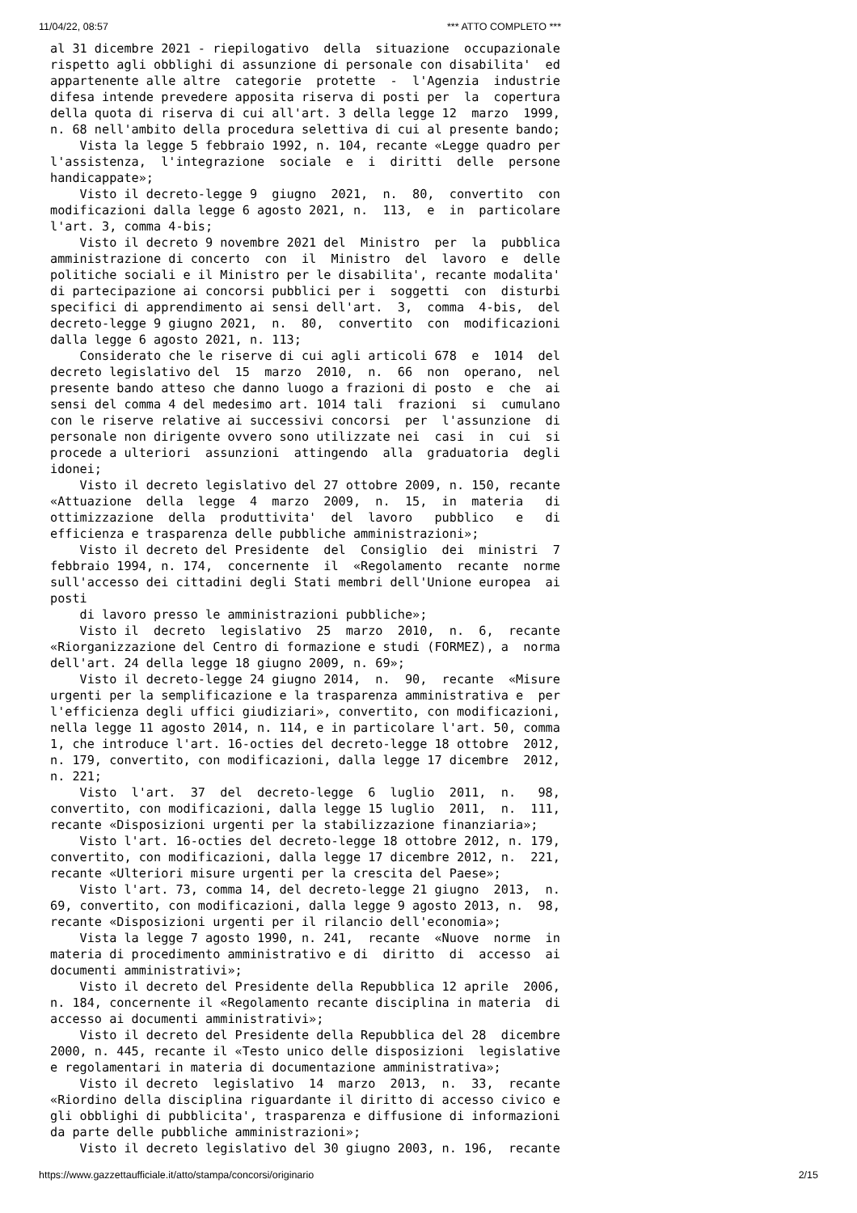11/04/22, 08:57 *** ATTO COMPLETO ***
al 31 dicembre 2021 - riepilogativo  della  situazione  occupazionale
rispetto agli obblighi di assunzione di personale con disabilita'  ed
appartenente alle altre  categorie  protette  -  l'Agenzia  industrie
difesa intende prevedere apposita riserva di posti per  la  copertura
della quota di riserva di cui all'art. 3 della legge 12  marzo  1999,
n. 68 nell'ambito della procedura selettiva di cui al presente bando;
    Vista la legge 5 febbraio 1992, n. 104, recante «Legge quadro per
l'assistenza,  l'integrazione  sociale  e  i  diritti  delle  persone
handicappate»;
    Visto il decreto-legge 9  giugno  2021,  n.  80,  convertito  con
modificazioni dalla legge 6 agosto 2021, n.  113,  e  in  particolare
l'art. 3, comma 4-bis;
    Visto il decreto 9 novembre 2021 del  Ministro  per  la  pubblica
amministrazione di concerto  con  il  Ministro  del  lavoro  e  delle
politiche sociali e il Ministro per le disabilita', recante modalita'
di partecipazione ai concorsi pubblici per i  soggetti  con  disturbi
specifici di apprendimento ai sensi dell'art.  3,  comma  4-bis,  del
decreto-legge 9 giugno 2021,  n.  80,  convertito  con  modificazioni
dalla legge 6 agosto 2021, n. 113;
    Considerato che le riserve di cui agli articoli 678  e  1014  del
decreto legislativo del  15  marzo  2010,  n.  66  non  operano,  nel
presente bando atteso che danno luogo a frazioni di posto  e  che  ai
sensi del comma 4 del medesimo art. 1014 tali  frazioni  si  cumulano
con le riserve relative ai successivi concorsi  per  l'assunzione  di
personale non dirigente ovvero sono utilizzate nei  casi  in  cui  si
procede a ulteriori  assunzioni  attingendo  alla  graduatoria  degli
idonei;
    Visto il decreto legislativo del 27 ottobre 2009, n. 150, recante
«Attuazione  della  legge  4  marzo  2009,  n.  15,  in  materia   di
ottimizzazione  della  produttivita'  del  lavoro   pubblico   e   di
efficienza e trasparenza delle pubbliche amministrazioni»;
    Visto il decreto del Presidente  del  Consiglio  dei  ministri  7
febbraio 1994, n. 174,  concernente  il  «Regolamento  recante  norme
sull'accesso dei cittadini degli Stati membri dell'Unione europea  ai
posti
    di lavoro presso le amministrazioni pubbliche»;
    Visto il  decreto  legislativo  25  marzo  2010,  n.  6,  recante
«Riorganizzazione del Centro di formazione e studi (FORMEZ), a  norma
dell'art. 24 della legge 18 giugno 2009, n. 69»;
    Visto il decreto-legge 24 giugno 2014,  n.  90,  recante  «Misure
urgenti per la semplificazione e la trasparenza amministrativa e  per
l'efficienza degli uffici giudiziari», convertito, con modificazioni,
nella legge 11 agosto 2014, n. 114, e in particolare l'art. 50, comma
1, che introduce l'art. 16-octies del decreto-legge 18 ottobre  2012,
n. 179, convertito, con modificazioni, dalla legge 17 dicembre  2012,
n. 221;
    Visto  l'art.  37  del  decreto-legge  6  luglio  2011,  n.   98,
convertito, con modificazioni, dalla legge 15 luglio  2011,  n.  111,
recante «Disposizioni urgenti per la stabilizzazione finanziaria»;
    Visto l'art. 16-octies del decreto-legge 18 ottobre 2012, n. 179,
convertito, con modificazioni, dalla legge 17 dicembre 2012, n.  221,
recante «Ulteriori misure urgenti per la crescita del Paese»;
    Visto l'art. 73, comma 14, del decreto-legge 21 giugno  2013,  n.
69, convertito, con modificazioni, dalla legge 9 agosto 2013, n.  98,
recante «Disposizioni urgenti per il rilancio dell'economia»;
    Vista la legge 7 agosto 1990, n. 241,  recante  «Nuove  norme  in
materia di procedimento amministrativo e di  diritto  di  accesso  ai
documenti amministrativi»;
    Visto il decreto del Presidente della Repubblica 12 aprile  2006,
n. 184, concernente il «Regolamento recante disciplina in materia  di
accesso ai documenti amministrativi»;
    Visto il decreto del Presidente della Repubblica del 28  dicembre
2000, n. 445, recante il «Testo unico delle disposizioni  legislative
e regolamentari in materia di documentazione amministrativa»;
    Visto il decreto  legislativo  14  marzo  2013,  n.  33,  recante
«Riordino della disciplina riguardante il diritto di accesso civico e
gli obblighi di pubblicita', trasparenza e diffusione di informazioni
da parte delle pubbliche amministrazioni»;
    Visto il decreto legislativo del 30 giugno 2003, n. 196,  recante
https://www.gazzettaufficiale.it/atto/stampa/concorsi/originario 2/15